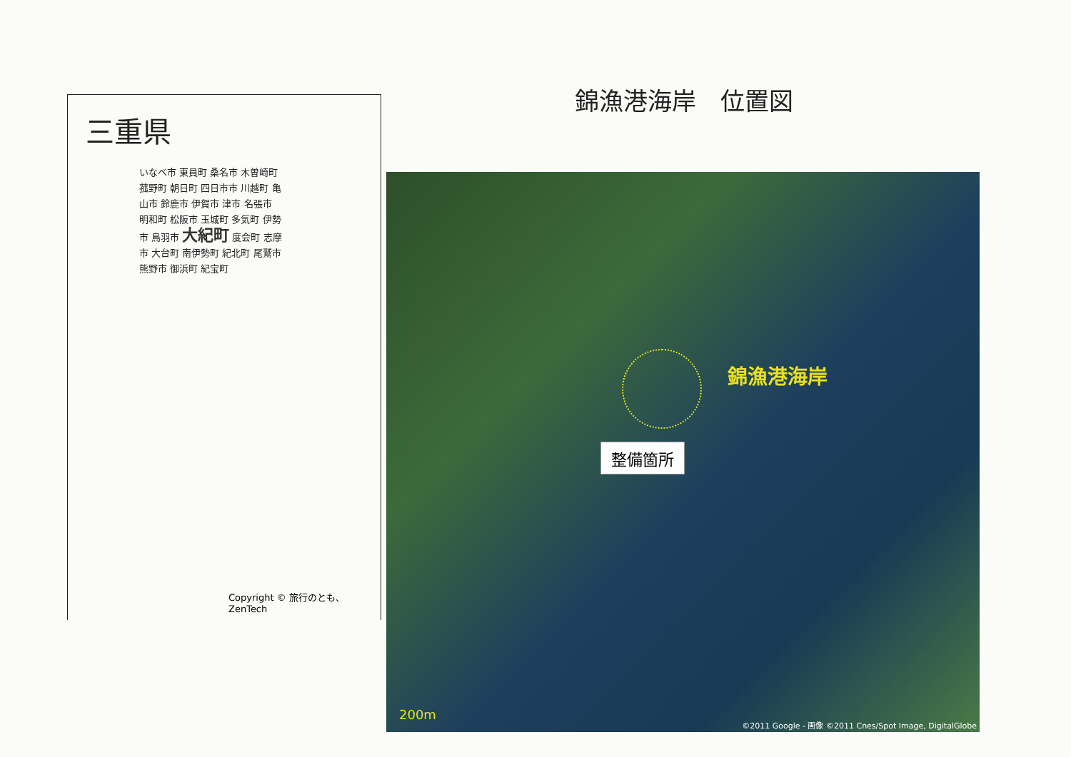錦漁港海岸　位置図
三重県
いなべ市 東員町 桑名市 木曽崎町 菰野町 朝日町 四日市市 川越町 亀山市 鈴鹿市 伊賀市 津市 名張市 明和町 松阪市 玉城町 多気町 伊勢市 鳥羽市 大紀町 度会町 志摩市 大台町 南伊勢町 紀北町 尾鷲市 熊野市 御浜町 紀宝町
Copyright © 旅行のとも、ZenTech
錦漁港海岸
整備箇所
200m
©2011 Google - 画像 ©2011 Cnes/Spot Image, DigitalGlobe